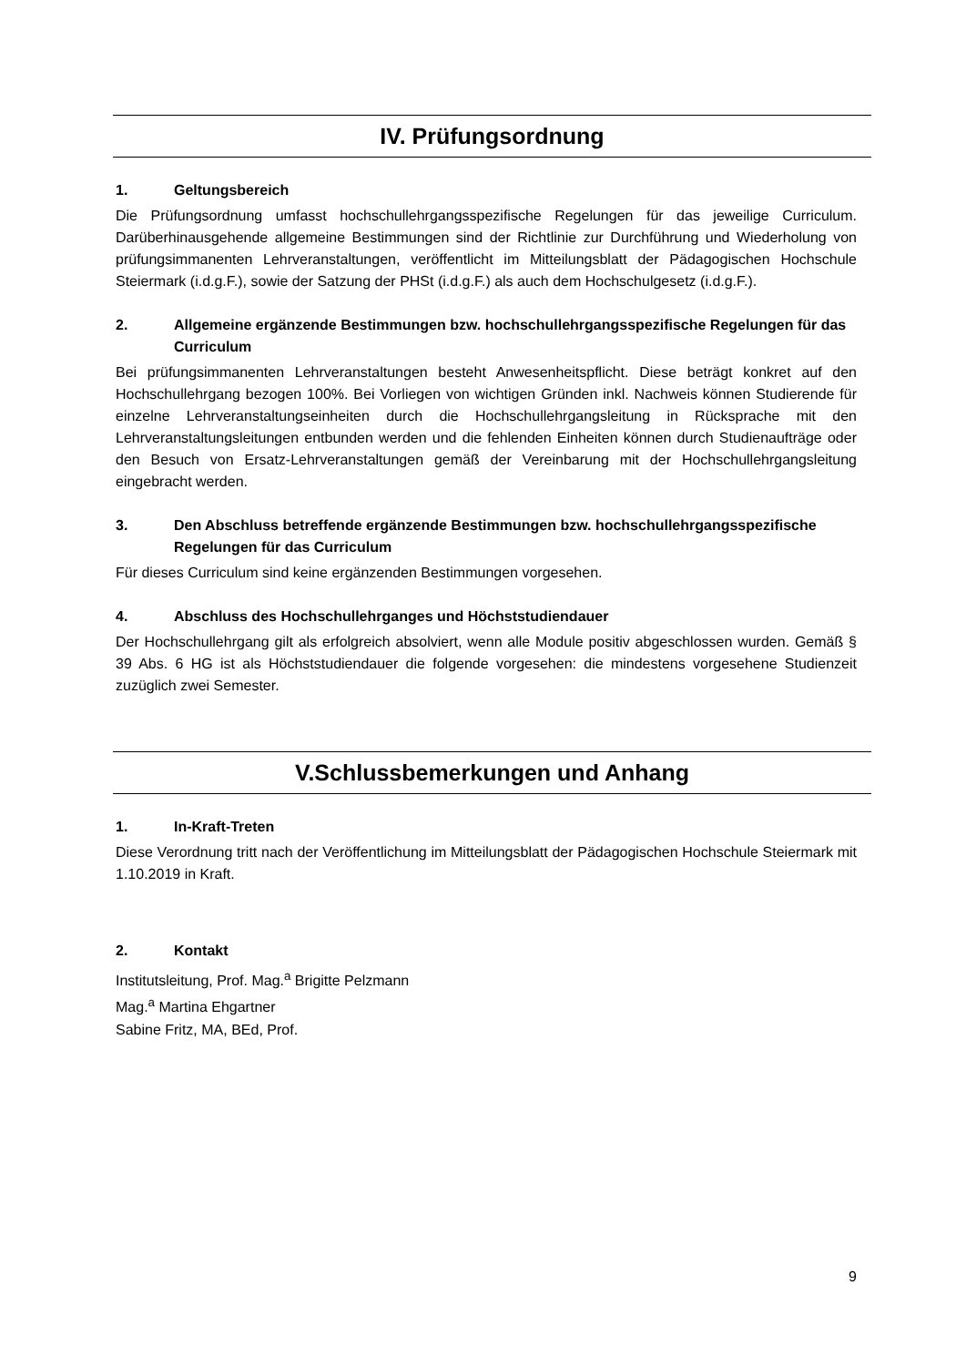IV. Prüfungsordnung
1. Geltungsbereich
Die Prüfungsordnung umfasst hochschullehrgangsspezifische Regelungen für das jeweilige Curriculum. Darüberhinausgehende allgemeine Bestimmungen sind der Richtlinie zur Durchführung und Wiederholung von prüfungsimmanenten Lehrveranstaltungen, veröffentlicht im Mitteilungsblatt der Pädagogischen Hochschule Steiermark (i.d.g.F.), sowie der Satzung der PHSt (i.d.g.F.) als auch dem Hochschulgesetz (i.d.g.F.).
2. Allgemeine ergänzende Bestimmungen bzw. hochschullehrgangsspezifische Regelungen für das Curriculum
Bei prüfungsimmanenten Lehrveranstaltungen besteht Anwesenheitspflicht. Diese beträgt konkret auf den Hochschullehrgang bezogen 100%. Bei Vorliegen von wichtigen Gründen inkl. Nachweis können Studierende für einzelne Lehrveranstaltungseinheiten durch die Hochschullehrgangsleitung in Rücksprache mit den Lehrveranstaltungsleitungen entbunden werden und die fehlenden Einheiten können durch Studienaufträge oder den Besuch von Ersatz-Lehrveranstaltungen gemäß der Vereinbarung mit der Hochschullehrgangsleitung eingebracht werden.
3. Den Abschluss betreffende ergänzende Bestimmungen bzw. hochschullehrgangsspezifische Regelungen für das Curriculum
Für dieses Curriculum sind keine ergänzenden Bestimmungen vorgesehen.
4. Abschluss des Hochschullehrganges und Höchststudiendauer
Der Hochschullehrgang gilt als erfolgreich absolviert, wenn alle Module positiv abgeschlossen wurden. Gemäß § 39 Abs. 6 HG ist als Höchststudiendauer die folgende vorgesehen: die mindestens vorgesehene Studienzeit zuzüglich zwei Semester.
V.Schlussbemerkungen und Anhang
1. In-Kraft-Treten
Diese Verordnung tritt nach der Veröffentlichung im Mitteilungsblatt der Pädagogischen Hochschule Steiermark mit 1.10.2019 in Kraft.
2. Kontakt
Institutsleitung, Prof. Mag.<sup>a</sup> Brigitte Pelzmann
Mag.<sup>a</sup> Martina Ehgartner
Sabine Fritz, MA, BEd, Prof.
9